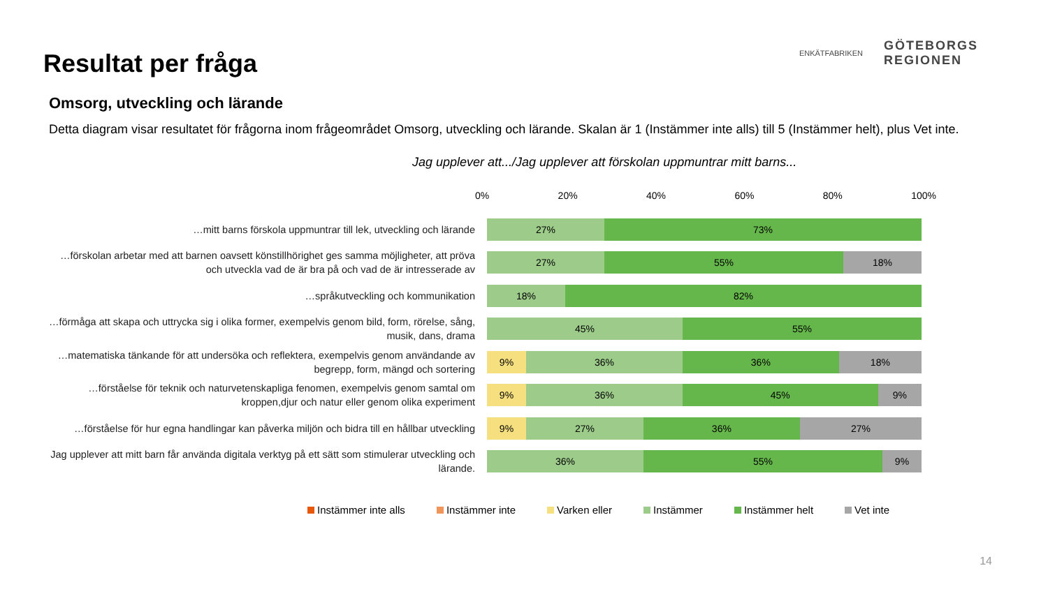Resultat per fråga
ENKÄTFABRIKEN
GÖTEBORGS
REGIONEN
Omsorg, utveckling och lärande
Detta diagram visar resultatet för frågorna inom frågeområdet Omsorg, utveckling och lärande. Skalan är 1 (Instämmer inte alls) till 5 (Instämmer helt), plus Vet inte.
Jag upplever att.../Jag upplever att förskolan uppmuntrar mitt barns...
0% 20% 40% 60% 80% 100%
…mitt barns förskola uppmuntrar till lek, utveckling och lärande
27% 73%
…förskolan arbetar med att barnen oavsett könstillhörighet ges samma möjligheter, att pröva och utveckla vad de är bra på och vad de är intresserade av
27% 55% 18%
…språkutveckling och kommunikation
18% 82%
…förmåga att skapa och uttrycka sig i olika former, exempelvis genom bild, form, rörelse, sång, musik, dans, drama
45% 55%
…matematiska tänkande för att undersöka och reflektera, exempelvis genom användande av begrepp, form, mängd och sortering
9% 36% 36% 18%
…förståelse för teknik och naturvetenskapliga fenomen, exempelvis genom samtal om kroppen,djur och natur eller genom olika experiment
9% 36% 45% 9%
…förståelse för hur egna handlingar kan påverka miljön och bidra till en hållbar utveckling
9% 27% 36% 27%
Jag upplever att mitt barn får använda digitala verktyg på ett sätt som stimulerar utveckling och lärande.
36% 55% 9%
Instämmer inte alls Instämmer inte Varken eller Instämmer Instämmer helt Vet inte
14